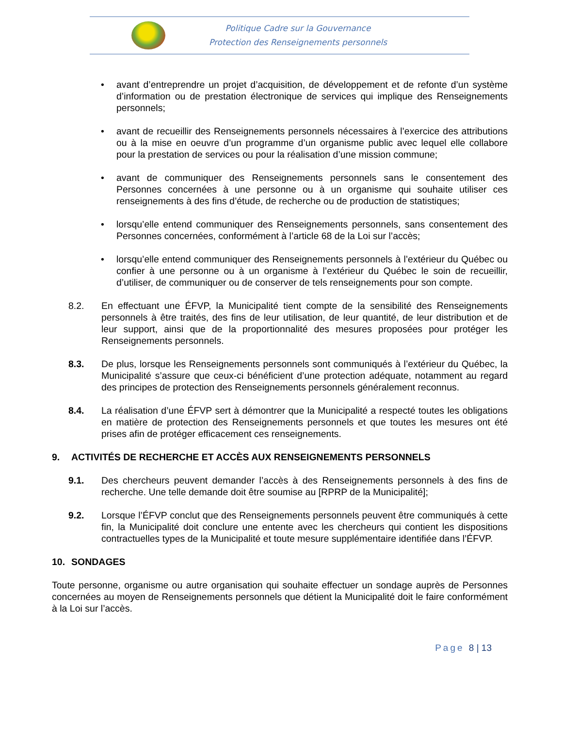Politique Cadre sur la Gouvernance
Protection des Renseignements personnels
• avant d’entreprendre un projet d’acquisition, de développement et de refonte d’un système d’information ou de prestation électronique de services qui implique des Renseignements personnels;
• avant de recueillir des Renseignements personnels nécessaires à l’exercice des attributions ou à la mise en oeuvre d’un programme d’un organisme public avec lequel elle collabore pour la prestation de services ou pour la réalisation d’une mission commune;
• avant de communiquer des Renseignements personnels sans le consentement des Personnes concernées à une personne ou à un organisme qui souhaite utiliser ces renseignements à des fins d’étude, de recherche ou de production de statistiques;
• lorsqu’elle entend communiquer des Renseignements personnels, sans consentement des Personnes concernées, conformément à l’article 68 de la Loi sur l’accès;
• lorsqu’elle entend communiquer des Renseignements personnels à l’extérieur du Québec ou confier à une personne ou à un organisme à l’extérieur du Québec le soin de recueillir, d’utiliser, de communiquer ou de conserver de tels renseignements pour son compte.
8.2. En effectuant une ÉFVP, la Municipalité tient compte de la sensibilité des Renseignements personnels à être traités, des fins de leur utilisation, de leur quantité, de leur distribution et de leur support, ainsi que de la proportionnalité des mesures proposées pour protéger les Renseignements personnels.
8.3. De plus, lorsque les Renseignements personnels sont communiqués à l’extérieur du Québec, la Municipalité s’assure que ceux-ci bénéficient d’une protection adéquate, notamment au regard des principes de protection des Renseignements personnels généralement reconnus.
8.4. La réalisation d’une ÉFVP sert à démontrer que la Municipalité a respecté toutes les obligations en matière de protection des Renseignements personnels et que toutes les mesures ont été prises afin de protéger efficacement ces renseignements.
9. ACTIVITÉS DE RECHERCHE ET ACCÈS AUX RENSEIGNEMENTS PERSONNELS
9.1. Des chercheurs peuvent demander l’accès à des Renseignements personnels à des fins de recherche. Une telle demande doit être soumise au [RPRP de la Municipalité];
9.2. Lorsque l’ÉFVP conclut que des Renseignements personnels peuvent être communiqués à cette fin, la Municipalité doit conclure une entente avec les chercheurs qui contient les dispositions contractuelles types de la Municipalité et toute mesure supplémentaire identifiée dans l’ÉFVP.
10. SONDAGES
Toute personne, organisme ou autre organisation qui souhaite effectuer un sondage auprès de Personnes concernées au moyen de Renseignements personnels que détient la Municipalité doit le faire conformément à la Loi sur l’accès.
Page 8 | 13